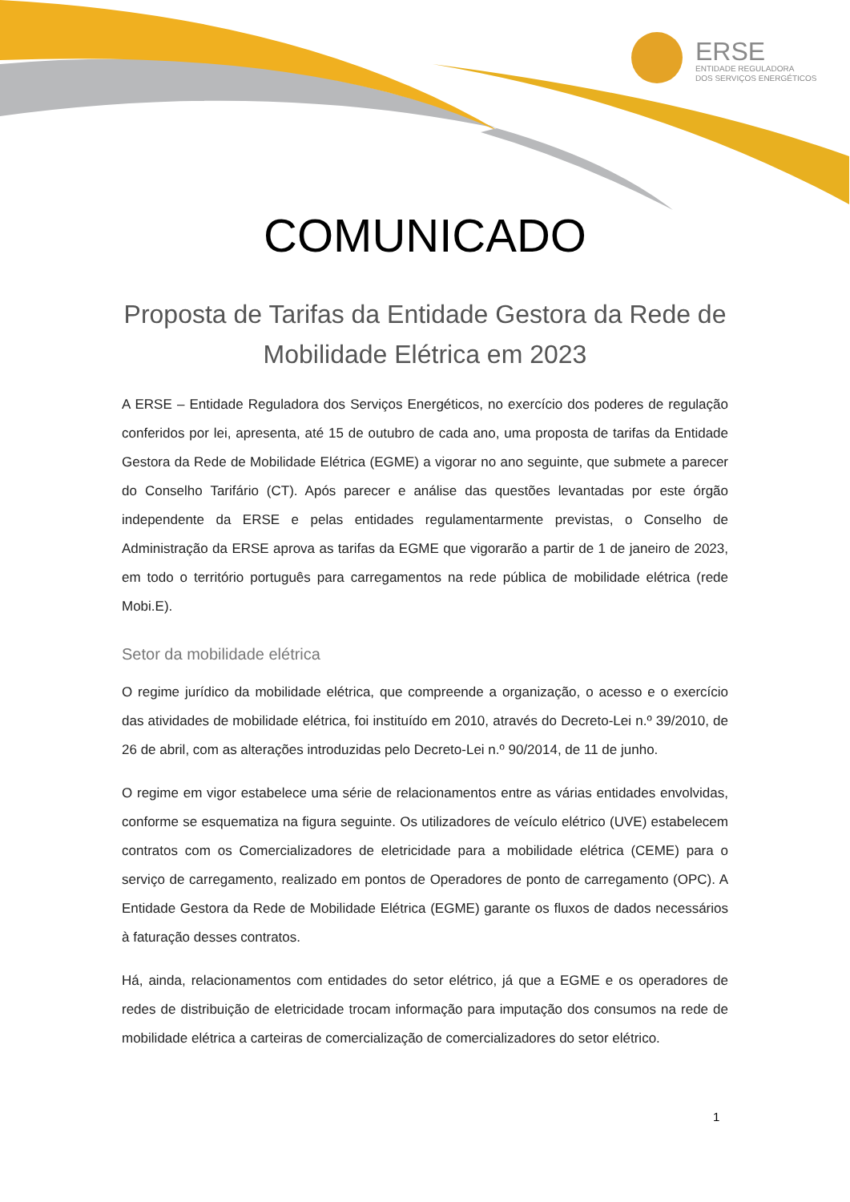ERSE
ENTIDADE REGULADORA
DOS SERVIÇOS ENERGÉTICOS
COMUNICADO
Proposta de Tarifas da Entidade Gestora da Rede de Mobilidade Elétrica em 2023
A ERSE – Entidade Reguladora dos Serviços Energéticos, no exercício dos poderes de regulação conferidos por lei, apresenta, até 15 de outubro de cada ano, uma proposta de tarifas da Entidade Gestora da Rede de Mobilidade Elétrica (EGME) a vigorar no ano seguinte, que submete a parecer do Conselho Tarifário (CT). Após parecer e análise das questões levantadas por este órgão independente da ERSE e pelas entidades regulamentarmente previstas, o Conselho de Administração da ERSE aprova as tarifas da EGME que vigorarão a partir de 1 de janeiro de 2023, em todo o território português para carregamentos na rede pública de mobilidade elétrica (rede Mobi.E).
Setor da mobilidade elétrica
O regime jurídico da mobilidade elétrica, que compreende a organização, o acesso e o exercício das atividades de mobilidade elétrica, foi instituído em 2010, através do Decreto-Lei n.º 39/2010, de 26 de abril, com as alterações introduzidas pelo Decreto-Lei n.º 90/2014, de 11 de junho.
O regime em vigor estabelece uma série de relacionamentos entre as várias entidades envolvidas, conforme se esquematiza na figura seguinte. Os utilizadores de veículo elétrico (UVE) estabelecem contratos com os Comercializadores de eletricidade para a mobilidade elétrica (CEME) para o serviço de carregamento, realizado em pontos de Operadores de ponto de carregamento (OPC). A Entidade Gestora da Rede de Mobilidade Elétrica (EGME) garante os fluxos de dados necessários à faturação desses contratos.
Há, ainda, relacionamentos com entidades do setor elétrico, já que a EGME e os operadores de redes de distribuição de eletricidade trocam informação para imputação dos consumos na rede de mobilidade elétrica a carteiras de comercialização de comercializadores do setor elétrico.
1